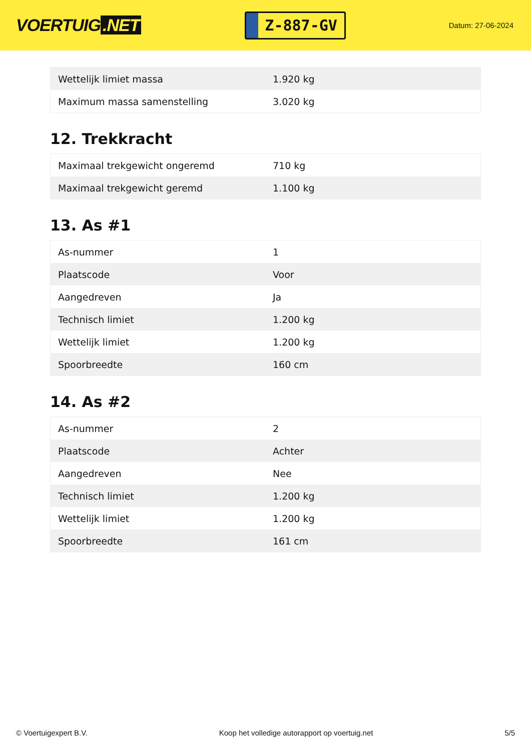VOERTUIG.NET
Z-887-GV
Datum: 27-06-2024
| Wettelijk limiet massa | 1.920 kg |
| Maximum massa samenstelling | 3.020 kg |
12. Trekkracht
| Maximaal trekgewicht ongeremd | 710 kg |
| Maximaal trekgewicht geremd | 1.100 kg |
13. As #1
| As-nummer | 1 |
| Plaatscode | Voor |
| Aangedreven | Ja |
| Technisch limiet | 1.200 kg |
| Wettelijk limiet | 1.200 kg |
| Spoorbreedte | 160 cm |
14. As #2
| As-nummer | 2 |
| Plaatscode | Achter |
| Aangedreven | Nee |
| Technisch limiet | 1.200 kg |
| Wettelijk limiet | 1.200 kg |
| Spoorbreedte | 161 cm |
© Voertuigexpert B.V. Koop het volledige autorapport op voertuig.net 5/5